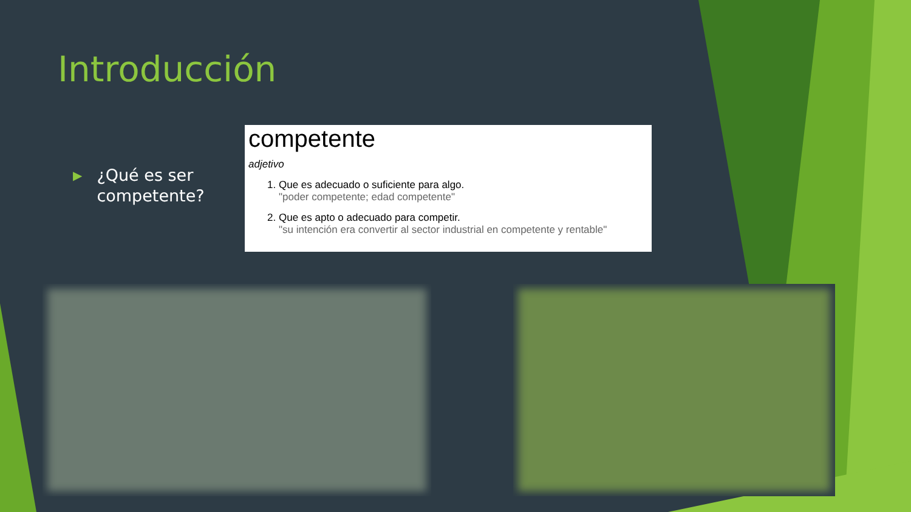Introducción
▶
¿Qué es ser
competente?
competente
adjetivo
1. Que es adecuado o suficiente para algo.
"poder competente; edad competente"
2. Que es apto o adecuado para competir.
"su intención era convertir al sector industrial en competente y rentable"